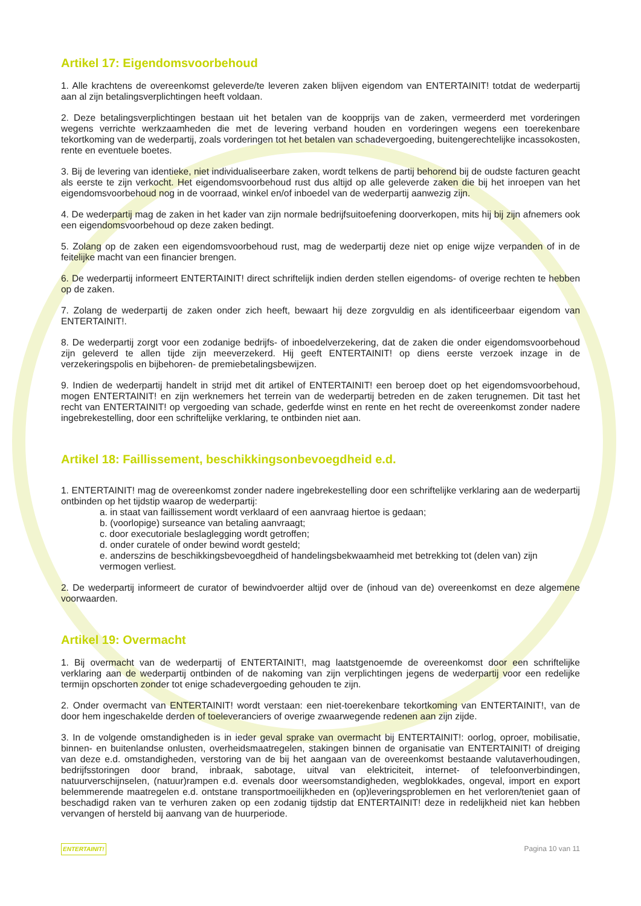Artikel 17: Eigendomsvoorbehoud
1. Alle krachtens de overeenkomst geleverde/te leveren zaken blijven eigendom van ENTERTAINIT! totdat de wederpartij aan al zijn betalingsverplichtingen heeft voldaan.
2. Deze betalingsverplichtingen bestaan uit het betalen van de koopprijs van de zaken, vermeerderd met vorderingen wegens verrichte werkzaamheden die met de levering verband houden en vorderingen wegens een toerekenbare tekortkoming van de wederpartij, zoals vorderingen tot het betalen van schadevergoeding, buitengerechtelijke incassokosten, rente en eventuele boetes.
3. Bij de levering van identieke, niet individualiseerbare zaken, wordt telkens de partij behorend bij de oudste facturen geacht als eerste te zijn verkocht. Het eigendomsvoorbehoud rust dus altijd op alle geleverde zaken die bij het inroepen van het eigendomsvoorbehoud nog in de voorraad, winkel en/of inboedel van de wederpartij aanwezig zijn.
4. De wederpartij mag de zaken in het kader van zijn normale bedrijfsuitoefening doorverkopen, mits hij bij zijn afnemers ook een eigendomsvoorbehoud op deze zaken bedingt.
5. Zolang op de zaken een eigendomsvoorbehoud rust, mag de wederpartij deze niet op enige wijze verpanden of in de feitelijke macht van een financier brengen.
6. De wederpartij informeert ENTERTAINIT! direct schriftelijk indien derden stellen eigendoms- of overige rechten te hebben op de zaken.
7. Zolang de wederpartij de zaken onder zich heeft, bewaart hij deze zorgvuldig en als identificeerbaar eigendom van ENTERTAINIT!.
8. De wederpartij zorgt voor een zodanige bedrijfs- of inboedelverzekering, dat de zaken die onder eigendomsvoorbehoud zijn geleverd te allen tijde zijn meeverzekerd. Hij geeft ENTERTAINIT! op diens eerste verzoek inzage in de verzekeringspolis en bijbehoren- de premiebetalingsbewijzen.
9. Indien de wederpartij handelt in strijd met dit artikel of ENTERTAINIT! een beroep doet op het eigendomsvoorbehoud, mogen ENTERTAINIT! en zijn werknemers het terrein van de wederpartij betreden en de zaken terugnemen. Dit tast het recht van ENTERTAINIT! op vergoeding van schade, gederfde winst en rente en het recht de overeenkomst zonder nadere ingebrekestelling, door een schriftelijke verklaring, te ontbinden niet aan.
Artikel 18: Faillissement, beschikkingsonbevoegdheid e.d.
1. ENTERTAINIT! mag de overeenkomst zonder nadere ingebrekestelling door een schriftelijke verklaring aan de wederpartij ontbinden op het tijdstip waarop de wederpartij:
a. in staat van faillissement wordt verklaard of een aanvraag hiertoe is gedaan;
b. (voorlopige) surseance van betaling aanvraagt;
c. door executoriale beslaglegging wordt getroffen;
d. onder curatele of onder bewind wordt gesteld;
e. anderszins de beschikkingsbevoegdheid of handelingsbekwaamheid met betrekking tot (delen van) zijn vermogen verliest.
2. De wederpartij informeert de curator of bewindvoerder altijd over de (inhoud van de) overeenkomst en deze algemene voorwaarden.
Artikel 19: Overmacht
1. Bij overmacht van de wederpartij of ENTERTAINIT!, mag laatstgenoemde de overeenkomst door een schriftelijke verklaring aan de wederpartij ontbinden of de nakoming van zijn verplichtingen jegens de wederpartij voor een redelijke termijn opschorten zonder tot enige schadevergoeding gehouden te zijn.
2. Onder overmacht van ENTERTAINIT! wordt verstaan: een niet-toerekenbare tekortkoming van ENTERTAINIT!, van de door hem ingeschakelde derden of toeleveranciers of overige zwaarwegende redenen aan zijn zijde.
3. In de volgende omstandigheden is in ieder geval sprake van overmacht bij ENTERTAINIT!: oorlog, oproer, mobilisatie, binnen- en buitenlandse onlusten, overheidsmaatregelen, stakingen binnen de organisatie van ENTERTAINIT! of dreiging van deze e.d. omstandigheden, verstoring van de bij het aangaan van de overeenkomst bestaande valutaverhoudingen, bedrijfsstoringen door brand, inbraak, sabotage, uitval van elektriciteit, internet- of telefoonverbindingen, natuurverschijnselen, (natuur)rampen e.d. evenals door weersomstandigheden, wegblokkades, ongeval, import en export belemmerende maatregelen e.d. ontstane transportmoeilijkheden en (op)leveringsproblemen en het verloren/teniet gaan of beschadigd raken van te verhuren zaken op een zodanig tijdstip dat ENTERTAINIT! deze in redelijkheid niet kan hebben vervangen of hersteld bij aanvang van de huurperiode.
ENTERTAINIT! Pagina 10 van 11